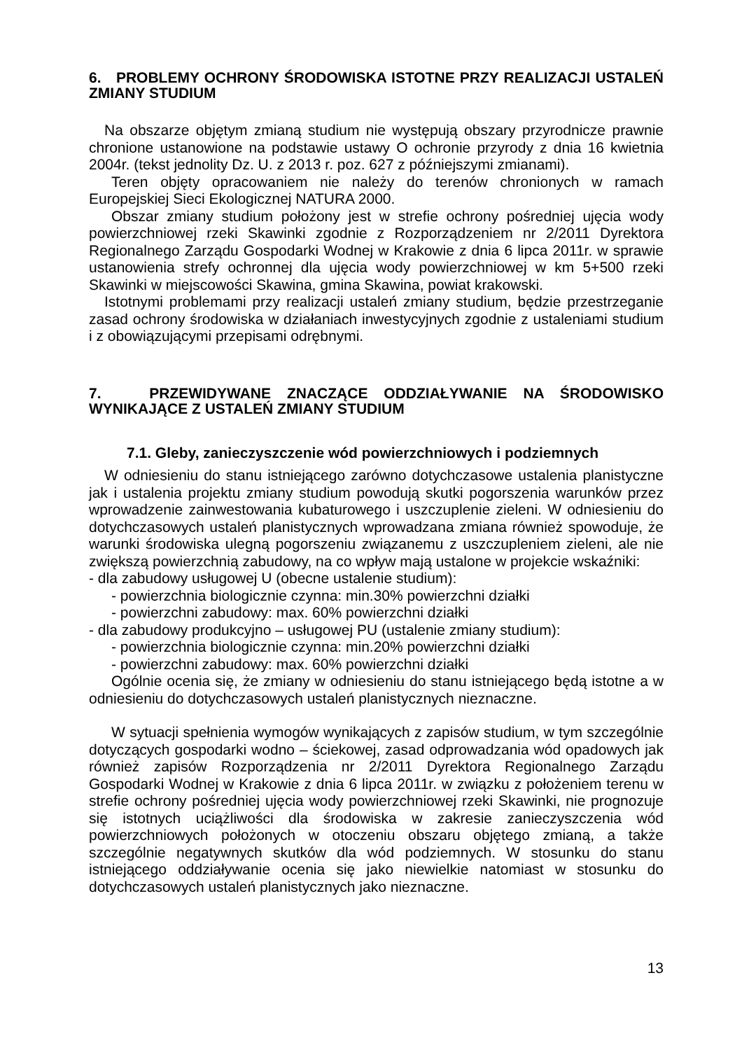6. PROBLEMY OCHRONY ŚRODOWISKA ISTOTNE PRZY REALIZACJI USTALEŃ ZMIANY STUDIUM
Na obszarze objętym zmianą studium nie występują obszary przyrodnicze prawnie chronione ustanowione na podstawie ustawy O ochronie przyrody z dnia 16 kwietnia 2004r. (tekst jednolity Dz. U. z 2013 r. poz. 627 z późniejszymi zmianami).
Teren objęty opracowaniem nie należy do terenów chronionych w ramach Europejskiej Sieci Ekologicznej NATURA 2000.
Obszar zmiany studium położony jest w strefie ochrony pośredniej ujęcia wody powierzchniowej rzeki Skawinki zgodnie z Rozporządzeniem nr 2/2011 Dyrektora Regionalnego Zarządu Gospodarki Wodnej w Krakowie z dnia 6 lipca 2011r. w sprawie ustanowienia strefy ochronnej dla ujęcia wody powierzchniowej w km 5+500 rzeki Skawinki w miejscowości Skawina, gmina Skawina, powiat krakowski.
Istotnymi problemami przy realizacji ustaleń zmiany studium, będzie przestrzeganie zasad ochrony środowiska w działaniach inwestycyjnych zgodnie z ustaleniami studium i z obowiązującymi przepisami odrębnymi.
7. PRZEWIDYWANE ZNACZĄCE ODDZIAŁYWANIE NA ŚRODOWISKO WYNIKAJĄCE Z USTALEŃ ZMIANY STUDIUM
7.1. Gleby, zanieczyszczenie wód powierzchniowych i podziemnych
W odniesieniu do stanu istniejącego zarówno dotychczasowe ustalenia planistyczne jak i ustalenia projektu zmiany studium powodują skutki pogorszenia warunków przez wprowadzenie zainwestowania kubaturowego i uszczuplenie zieleni. W odniesieniu do dotychczasowych ustaleń planistycznych wprowadzana zmiana również spowoduje, że warunki środowiska ulegną pogorszeniu związanemu z uszczupleniem zieleni, ale nie zwiększą powierzchnią zabudowy, na co wpływ mają ustalone w projekcie wskaźniki:
- dla zabudowy usługowej U (obecne ustalenie studium):
- powierzchnia biologicznie czynna: min.30% powierzchni działki
- powierzchni zabudowy: max. 60% powierzchni działki
- dla zabudowy produkcyjno – usługowej PU (ustalenie zmiany studium):
- powierzchnia biologicznie czynna: min.20% powierzchni działki
- powierzchni zabudowy: max. 60% powierzchni działki
Ogólnie ocenia się, że zmiany w odniesieniu do stanu istniejącego będą istotne a w odniesieniu do dotychczasowych ustaleń planistycznych nieznaczne.
W sytuacji spełnienia wymogów wynikających z zapisów studium, w tym szczególnie dotyczących gospodarki wodno – ściekowej, zasad odprowadzania wód opadowych jak również zapisów Rozporządzenia nr 2/2011 Dyrektora Regionalnego Zarządu Gospodarki Wodnej w Krakowie z dnia 6 lipca 2011r. w związku z położeniem terenu w strefie ochrony pośredniej ujęcia wody powierzchniowej rzeki Skawinki, nie prognozuje się istotnych uciążliwości dla środowiska w zakresie zanieczyszczenia wód powierzchniowych położonych w otoczeniu obszaru objętego zmianą, a także szczególnie negatywnych skutków dla wód podziemnych. W stosunku do stanu istniejącego oddziaływanie ocenia się jako niewielkie natomiast w stosunku do dotychczasowych ustaleń planistycznych jako nieznaczne.
13